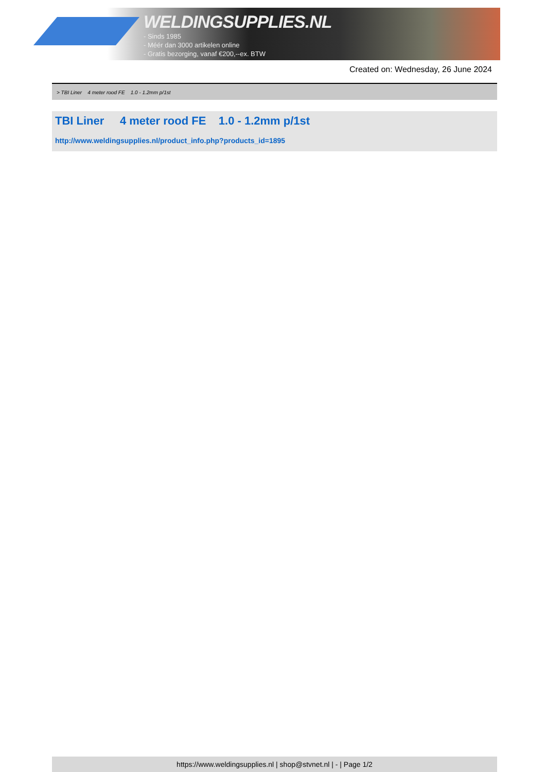WELDINGSUPPLIES.NL
- Sinds 1985
- Méér dan 3000 artikelen online
- Gratis bezorging, vanaf €200,--ex. BTW
Created on: Wednesday, 26 June 2024
> TBI Liner 4 meter rood FE 1.0 - 1.2mm p/1st
TBI Liner 4 meter rood FE 1.0 - 1.2mm p/1st
http://www.weldingsupplies.nl/product_info.php?products_id=1895
https://www.weldingsupplies.nl | shop@stvnet.nl | - | Page 1/2